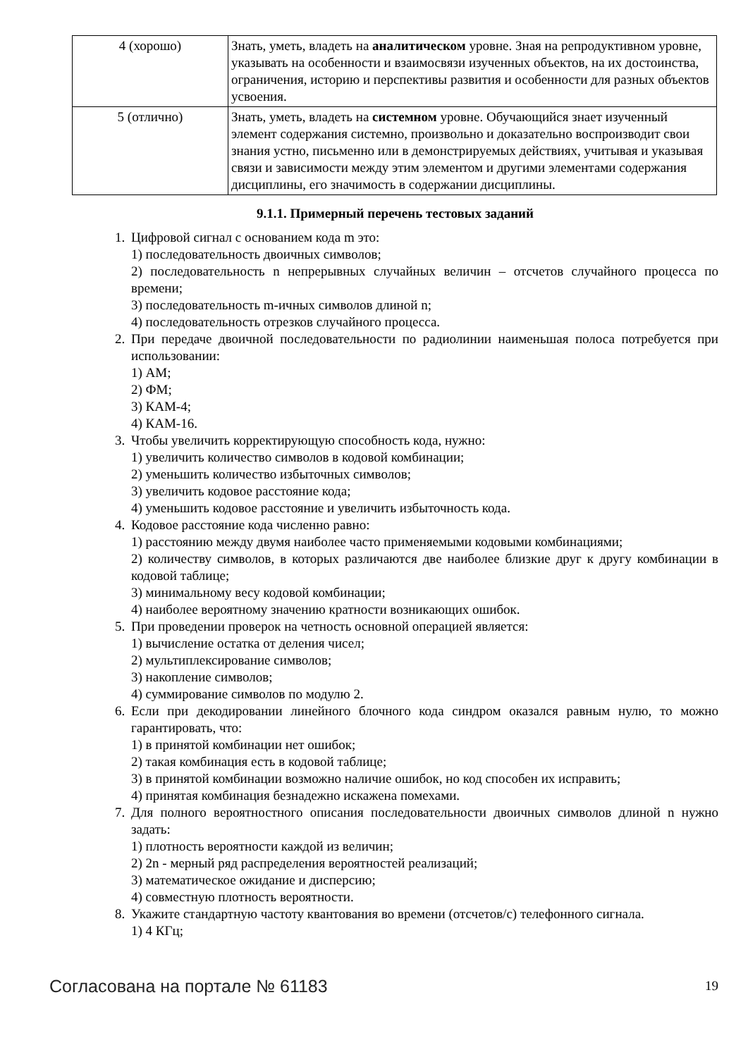| 4 (хорошо) | Знать, уметь, владеть на аналитическом уровне. Зная на репродуктивном уровне, указывать на особенности и взаимосвязи изученных объектов, на их достоинства, ограничения, историю и перспективы развития и особенности для разных объектов усвоения. |
| 5 (отлично) | Знать, уметь, владеть на системном уровне. Обучающийся знает изученный элемент содержания системно, произвольно и доказательно воспроизводит свои знания устно, письменно или в демонстрируемых действиях, учитывая и указывая связи и зависимости между этим элементом и другими элементами содержания дисциплины, его значимость в содержании дисциплины. |
9.1.1. Примерный перечень тестовых заданий
1. Цифровой сигнал с основанием кода m это:
1) последовательность двоичных символов;
2) последовательность n непрерывных случайных величин – отсчетов случайного процесса по времени;
3) последовательность m-ичных символов длиной n;
4) последовательность отрезков случайного процесса.
2. При передаче двоичной последовательности по радиолинии наименьшая полоса потребуется при использовании:
1) АМ;
2) ФМ;
3) КАМ-4;
4) КАМ-16.
3. Чтобы увеличить корректирующую способность кода, нужно:
1) увеличить количество символов в кодовой комбинации;
2) уменьшить количество избыточных символов;
3) увеличить кодовое расстояние кода;
4) уменьшить кодовое расстояние и увеличить избыточность кода.
4. Кодовое расстояние кода численно равно:
1) расстоянию между двумя наиболее часто применяемыми кодовыми комбинациями;
2) количеству символов, в которых различаются две наиболее близкие друг к другу комбинации в кодовой таблице;
3) минимальному весу кодовой комбинации;
4) наиболее вероятному значению кратности возникающих ошибок.
5. При проведении проверок на четность основной операцией является:
1) вычисление остатка от деления чисел;
2) мультиплексирование символов;
3) накопление символов;
4) суммирование символов по модулю 2.
6. Если при декодировании линейного блочного кода синдром оказался равным нулю, то можно гарантировать, что:
1) в принятой комбинации нет ошибок;
2) такая комбинация есть в кодовой таблице;
3) в принятой комбинации возможно наличие ошибок, но код способен их исправить;
4) принятая комбинация безнадежно искажена помехами.
7. Для полного вероятностного описания последовательности двоичных символов длиной n нужно задать:
1) плотность вероятности каждой из величин;
2) 2n - мерный ряд распределения вероятностей реализаций;
3) математическое ожидание и дисперсию;
4) совместную плотность вероятности.
8. Укажите стандартную частоту квантования во времени (отсчетов/с) телефонного сигнала.
1) 4 КГц;
Согласована на портале № 61183 19